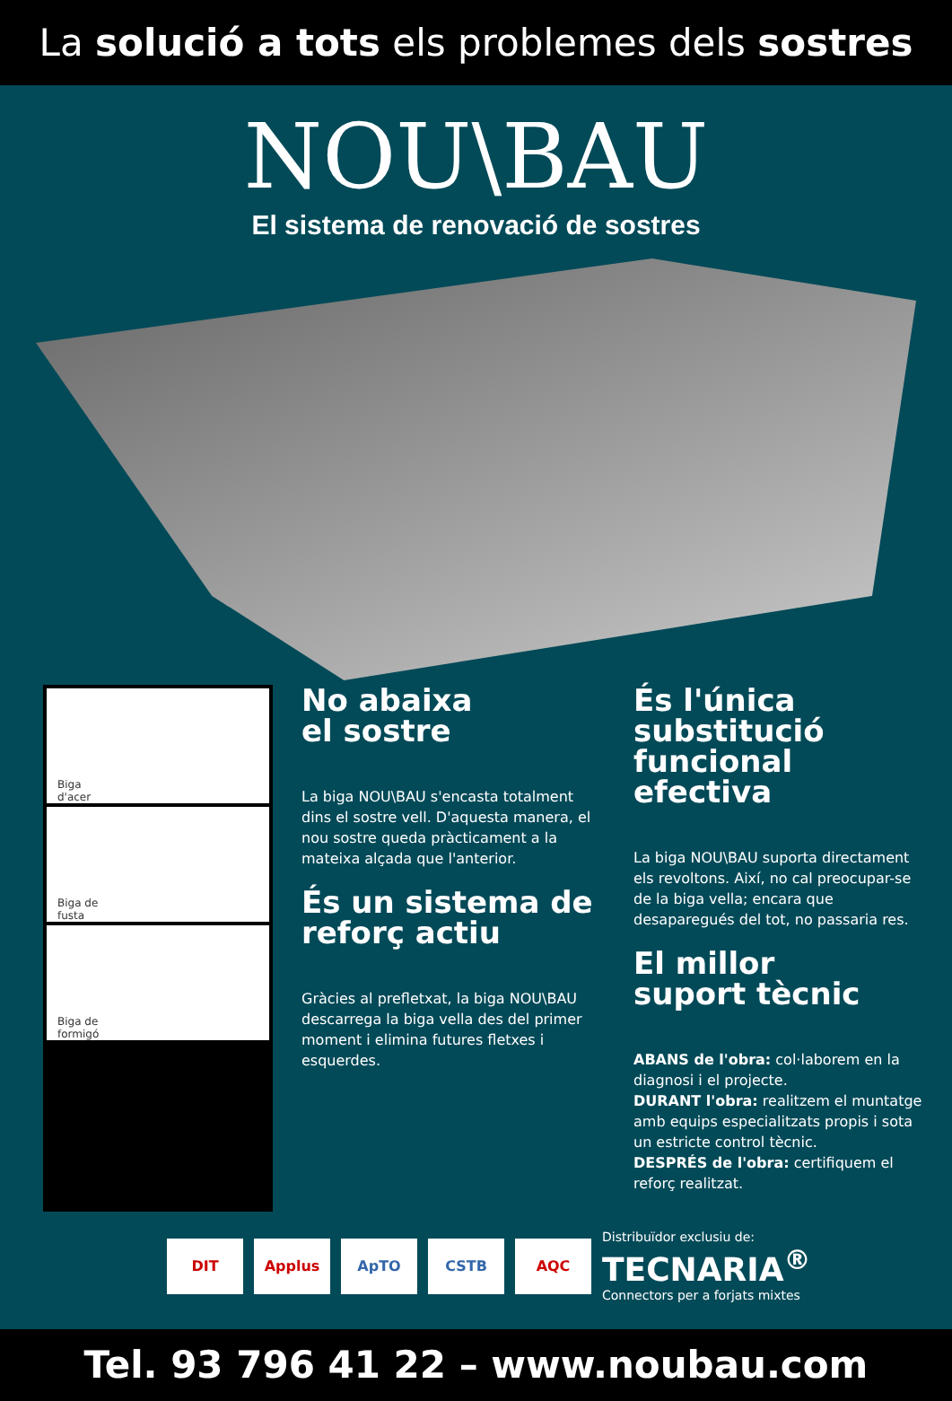La solució a tots els problemes dels sostres
NOU\BAU
El sistema de renovació de sostres
Biga
d'acer
Biga de
fusta
Biga de
formigó
No abaixa
el sostre
La biga NOU\BAU s'encasta totalment dins el sostre vell. D'aquesta manera, el nou sostre queda pràcticament a la mateixa alçada que l'anterior.
És un sistema de
reforç actiu
Gràcies al prefletxat, la biga NOU\BAU descarrega la biga vella des del primer moment i elimina futures fletxes i esquerdes.
És l'única substitució
funcional efectiva
La biga NOU\BAU suporta directament els revoltons. Així, no cal preocupar-se de la biga vella; encara que desaparegués del tot, no passaria res.
El millor
suport tècnic
ABANS de l'obra: col·laborem en la diagnosi i el projecte.
DURANT l'obra: realitzem el muntatge amb equips especialitzats propis i sota un estricte control tècnic.
DESPRÉS de l'obra: certifiquem el reforç realitzat.
DIT
Applus ApTO CSTB AQC
Distribuïdor exclusiu de:
TECNARIA<sup>®</sup>
Connectors per a forjats mixtes
Tel. 93 796 41 22 – www.noubau.com